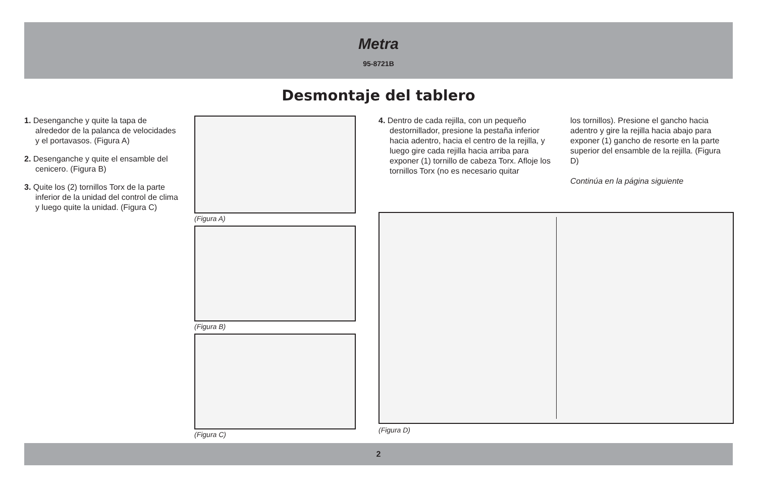Metra
95-8721B
Desmontaje del tablero
1. Desenganche y quite la tapa de alrededor de la palanca de velocidades y el portavasos. (Figura A)
2. Desenganche y quite el ensamble del cenicero. (Figura B)
3. Quite los (2) tornillos Torx de la parte inferior de la unidad del control de clima y luego quite la unidad. (Figura C)
(Figura A)
(Figura B)
(Figura C)
4. Dentro de cada rejilla, con un pequeño destornillador, presione la pestaña inferior hacia adentro, hacia el centro de la rejilla, y luego gire cada rejilla hacia arriba para exponer (1) tornillo de cabeza Torx. Afloje los tornillos Torx (no es necesario quitar
los tornillos). Presione el gancho hacia adentro y gire la rejilla hacia abajo para exponer (1) gancho de resorte en la parte superior del ensamble de la rejilla. (Figura D)
Continúa en la página siguiente
(Figura D)
2